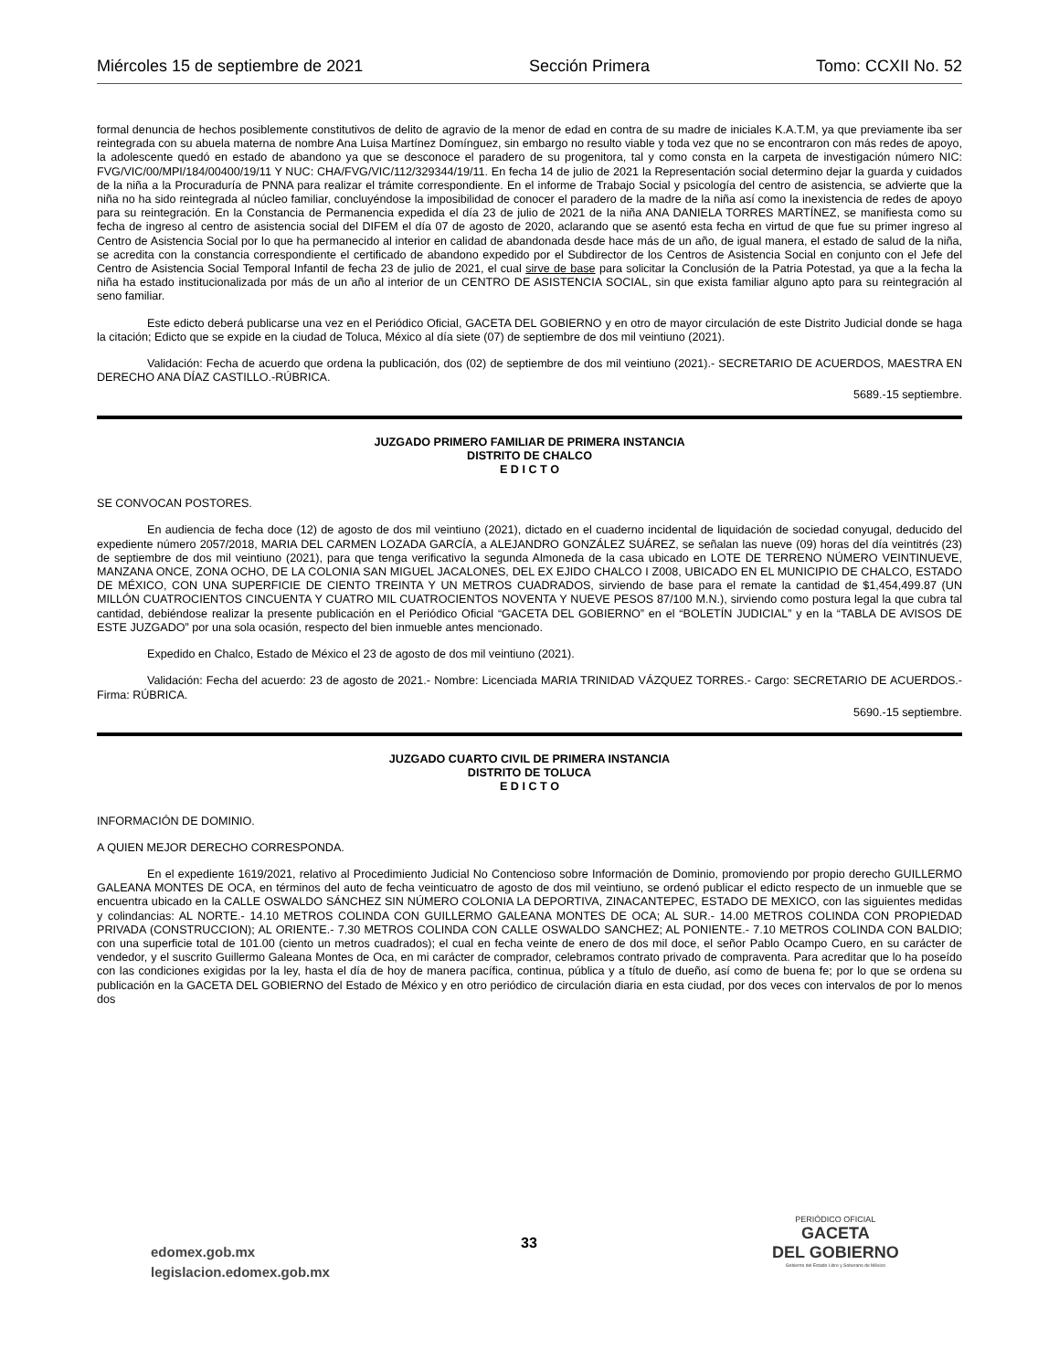Miércoles 15 de septiembre de 2021 Sección Primera Tomo: CCXII No. 52
formal denuncia de hechos posiblemente constitutivos de delito de agravio de la menor de edad en contra de su madre de iniciales K.A.T.M, ya que previamente iba ser reintegrada con su abuela materna de nombre Ana Luisa Martínez Domínguez, sin embargo no resulto viable y toda vez que no se encontraron con más redes de apoyo, la adolescente quedó en estado de abandono ya que se desconoce el paradero de su progenitora, tal y como consta en la carpeta de investigación número NIC: FVG/VIC/00/MPI/184/00400/19/11 Y NUC: CHA/FVG/VIC/112/329344/19/11. En fecha 14 de julio de 2021 la Representación social determino dejar la guarda y cuidados de la niña a la Procuraduría de PNNA para realizar el trámite correspondiente. En el informe de Trabajo Social y psicología del centro de asistencia, se advierte que la niña no ha sido reintegrada al núcleo familiar, concluyéndose la imposibilidad de conocer el paradero de la madre de la niña así como la inexistencia de redes de apoyo para su reintegración. En la Constancia de Permanencia expedida el día 23 de julio de 2021 de la niña ANA DANIELA TORRES MARTÍNEZ, se manifiesta como su fecha de ingreso al centro de asistencia social del DIFEM el día 07 de agosto de 2020, aclarando que se asentó esta fecha en virtud de que fue su primer ingreso al Centro de Asistencia Social por lo que ha permanecido al interior en calidad de abandonada desde hace más de un año, de igual manera, el estado de salud de la niña, se acredita con la constancia correspondiente el certificado de abandono expedido por el Subdirector de los Centros de Asistencia Social en conjunto con el Jefe del Centro de Asistencia Social Temporal Infantil de fecha 23 de julio de 2021, el cual sirve de base para solicitar la Conclusión de la Patria Potestad, ya que a la fecha la niña ha estado institucionalizada por más de un año al interior de un CENTRO DE ASISTENCIA SOCIAL, sin que exista familiar alguno apto para su reintegración al seno familiar.
Este edicto deberá publicarse una vez en el Periódico Oficial, GACETA DEL GOBIERNO y en otro de mayor circulación de este Distrito Judicial donde se haga la citación; Edicto que se expide en la ciudad de Toluca, México al día siete (07) de septiembre de dos mil veintiuno (2021).
Validación: Fecha de acuerdo que ordena la publicación, dos (02) de septiembre de dos mil veintiuno (2021).- SECRETARIO DE ACUERDOS, MAESTRA EN DERECHO ANA DÍAZ CASTILLO.-RÚBRICA.
5689.-15 septiembre.
JUZGADO PRIMERO FAMILIAR DE PRIMERA INSTANCIA
DISTRITO DE CHALCO
E D I C T O
SE CONVOCAN POSTORES.
En audiencia de fecha doce (12) de agosto de dos mil veintiuno (2021), dictado en el cuaderno incidental de liquidación de sociedad conyugal, deducido del expediente número 2057/2018, MARIA DEL CARMEN LOZADA GARCÍA, a ALEJANDRO GONZÁLEZ SUÁREZ, se señalan las nueve (09) horas del día veintitrés (23) de septiembre de dos mil veintiuno (2021), para que tenga verificativo la segunda Almoneda de la casa ubicado en LOTE DE TERRENO NÚMERO VEINTINUEVE, MANZANA ONCE, ZONA OCHO, DE LA COLONIA SAN MIGUEL JACALONES, DEL EX EJIDO CHALCO I Z008, UBICADO EN EL MUNICIPIO DE CHALCO, ESTADO DE MÉXICO, CON UNA SUPERFICIE DE CIENTO TREINTA Y UN METROS CUADRADOS, sirviendo de base para el remate la cantidad de $1,454,499.87 (UN MILLÓN CUATROCIENTOS CINCUENTA Y CUATRO MIL CUATROCIENTOS NOVENTA Y NUEVE PESOS 87/100 M.N.), sirviendo como postura legal la que cubra tal cantidad, debiéndose realizar la presente publicación en el Periódico Oficial “GACETA DEL GOBIERNO” en el “BOLETÍN JUDICIAL” y en la “TABLA DE AVISOS DE ESTE JUZGADO” por una sola ocasión, respecto del bien inmueble antes mencionado.
Expedido en Chalco, Estado de México el 23 de agosto de dos mil veintiuno (2021).
Validación: Fecha del acuerdo: 23 de agosto de 2021.- Nombre: Licenciada MARIA TRINIDAD VÁZQUEZ TORRES.- Cargo: SECRETARIO DE ACUERDOS.- Firma: RÚBRICA.
5690.-15 septiembre.
JUZGADO CUARTO CIVIL DE PRIMERA INSTANCIA
DISTRITO DE TOLUCA
E D I C T O
INFORMACIÓN DE DOMINIO.
A QUIEN MEJOR DERECHO CORRESPONDA.
En el expediente 1619/2021, relativo al Procedimiento Judicial No Contencioso sobre Información de Dominio, promoviendo por propio derecho GUILLERMO GALEANA MONTES DE OCA, en términos del auto de fecha veinticuatro de agosto de dos mil veintiuno, se ordenó publicar el edicto respecto de un inmueble que se encuentra ubicado en la CALLE OSWALDO SÁNCHEZ SIN NÚMERO COLONIA LA DEPORTIVA, ZINACANTEPEC, ESTADO DE MEXICO, con las siguientes medidas y colindancias: AL NORTE.- 14.10 METROS COLINDA CON GUILLERMO GALEANA MONTES DE OCA; AL SUR.- 14.00 METROS COLINDA CON PROPIEDAD PRIVADA (CONSTRUCCION); AL ORIENTE.- 7.30 METROS COLINDA CON CALLE OSWALDO SANCHEZ; AL PONIENTE.- 7.10 METROS COLINDA CON BALDIO; con una superficie total de 101.00 (ciento un metros cuadrados); el cual en fecha veinte de enero de dos mil doce, el señor Pablo Ocampo Cuero, en su carácter de vendedor, y el suscrito Guillermo Galeana Montes de Oca, en mi carácter de comprador, celebramos contrato privado de compraventa. Para acreditar que lo ha poseído con las condiciones exigidas por la ley, hasta el día de hoy de manera pacífica, continua, pública y a título de dueño, así como de buena fe; por lo que se ordena su publicación en la GACETA DEL GOBIERNO del Estado de México y en otro periódico de circulación diaria en esta ciudad, por dos veces con intervalos de por lo menos dos
edomex.gob.mx
legislacion.edomex.gob.mx
33
PERIÓDICO OFICIAL
GACETA
DEL GOBIERNO
Gobierno del Estado Libre y Soberano de México